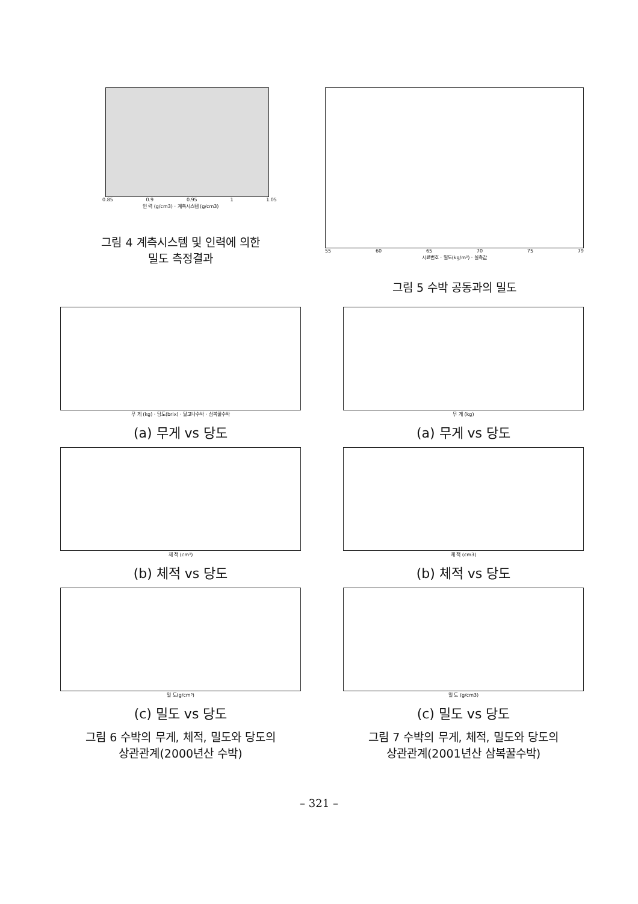0.85 0.9 0.95 1 1.05
인 력 (g/cm3) · 계측시스템 (g/cm3)
그림 4 계측시스템 및 인력에 의한
밀도 측정결과
55 60 65 70 75 79
시료번호 · 밀도(kg/m³) · 실측값
그림 5 수박 공동과의 밀도
무 게 (kg) · 당도(brix) · 달고나수박 · 삼복꿀수박
(a) 무게 vs 당도
체 적 (cm³)
(b) 체적 vs 당도
밀 도(g/cm³)
(c) 밀도 vs 당도
그림 6 수박의 무게, 체적, 밀도와 당도의
상관관계(2000년산 수박)
무 게 (kg)
(a) 무게 vs 당도
체 적 (cm3)
(b) 체적 vs 당도
밀 도 (g/cm3)
(c) 밀도 vs 당도
그림 7 수박의 무게, 체적, 밀도와 당도의
상관관계(2001년산 삼복꿀수박)
– 321 –